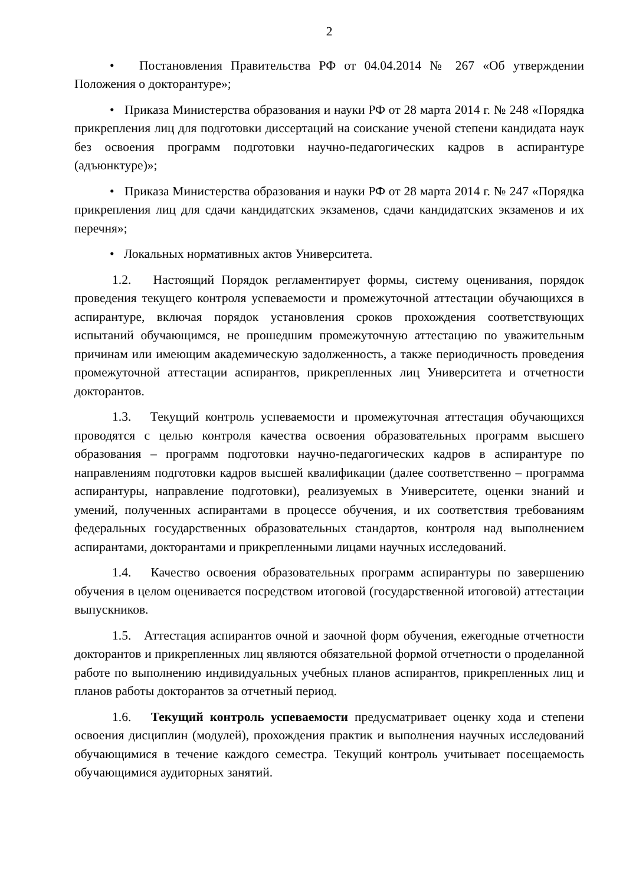2
• Постановления Правительства РФ от 04.04.2014 № 267 «Об утверждении Положения о докторантуре»;
• Приказа Министерства образования и науки РФ от 28 марта 2014 г. № 248 «Порядка прикрепления лиц для подготовки диссертаций на соискание ученой степени кандидата наук без освоения программ подготовки научно-педагогических кадров в аспирантуре (адъюнктуре)»;
• Приказа Министерства образования и науки РФ от 28 марта 2014 г. № 247 «Порядка прикрепления лиц для сдачи кандидатских экзаменов, сдачи кандидатских экзаменов и их перечня»;
• Локальных нормативных актов Университета.
1.2. Настоящий Порядок регламентирует формы, систему оценивания, порядок проведения текущего контроля успеваемости и промежуточной аттестации обучающихся в аспирантуре, включая порядок установления сроков прохождения соответствующих испытаний обучающимся, не прошедшим промежуточную аттестацию по уважительным причинам или имеющим академическую задолженность, а также периодичность проведения промежуточной аттестации аспирантов, прикрепленных лиц Университета и отчетности докторантов.
1.3. Текущий контроль успеваемости и промежуточная аттестация обучающихся проводятся с целью контроля качества освоения образовательных программ высшего образования – программ подготовки научно-педагогических кадров в аспирантуре по направлениям подготовки кадров высшей квалификации (далее соответственно – программа аспирантуры, направление подготовки), реализуемых в Университете, оценки знаний и умений, полученных аспирантами в процессе обучения, и их соответствия требованиям федеральных государственных образовательных стандартов, контроля над выполнением аспирантами, докторантами и прикрепленными лицами научных исследований.
1.4. Качество освоения образовательных программ аспирантуры по завершению обучения в целом оценивается посредством итоговой (государственной итоговой) аттестации выпускников.
1.5. Аттестация аспирантов очной и заочной форм обучения, ежегодные отчетности докторантов и прикрепленных лиц являются обязательной формой отчетности о проделанной работе по выполнению индивидуальных учебных планов аспирантов, прикрепленных лиц и планов работы докторантов за отчетный период.
1.6. Текущий контроль успеваемости предусматривает оценку хода и степени освоения дисциплин (модулей), прохождения практик и выполнения научных исследований обучающимися в течение каждого семестра. Текущий контроль учитывает посещаемость обучающимися аудиторных занятий.